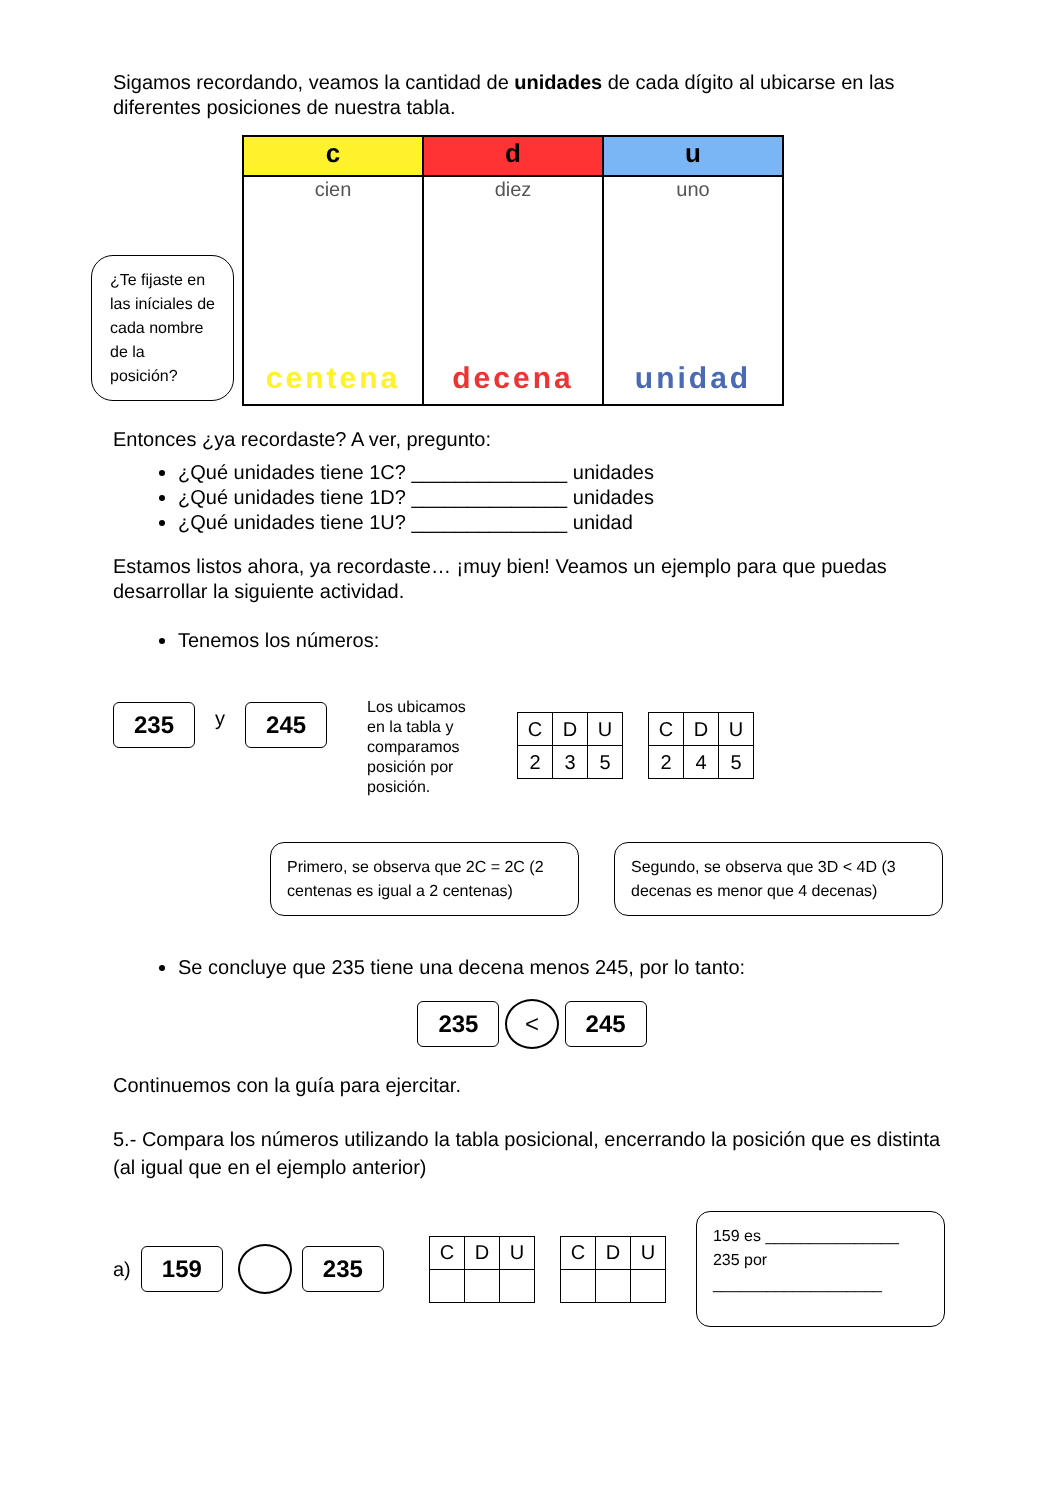Sigamos recordando, veamos la cantidad de unidades de cada dígito al ubicarse en las diferentes posiciones de nuestra tabla.
¿Te fijaste en las iníciales de cada nombre de la posición?
| c | d | u |
| cien centena | diez decena | uno unidad |
Entonces ¿ya recordaste? A ver, pregunto:
¿Qué unidades tiene 1C? ______________ unidades
¿Qué unidades tiene 1D? ______________ unidades
¿Qué unidades tiene 1U? ______________ unidad
Estamos listos ahora, ya recordaste… ¡muy bien! Veamos un ejemplo para que puedas desarrollar la siguiente actividad.
Tenemos los números:
235 y 245
Los ubicamos en la tabla y comparamos posición por posición.
| C | D | U |
| 2 | 3 | 5 |
| C | D | U |
| 2 | 4 | 5 |
Primero, se observa que 2C = 2C (2 centenas es igual a 2 centenas)
Segundo, se observa que 3D < 4D (3 decenas es menor que 4 decenas)
Se concluye que 235 tiene una decena menos 245, por lo tanto:
235 < 245
Continuemos con la guía para ejercitar.
5.- Compara los números utilizando la tabla posicional, encerrando la posición que es distinta (al igual que en el ejemplo anterior)
a) 159 235
| C | D | U |
| C | D | U |
159 es _______________ 235 por ___________________